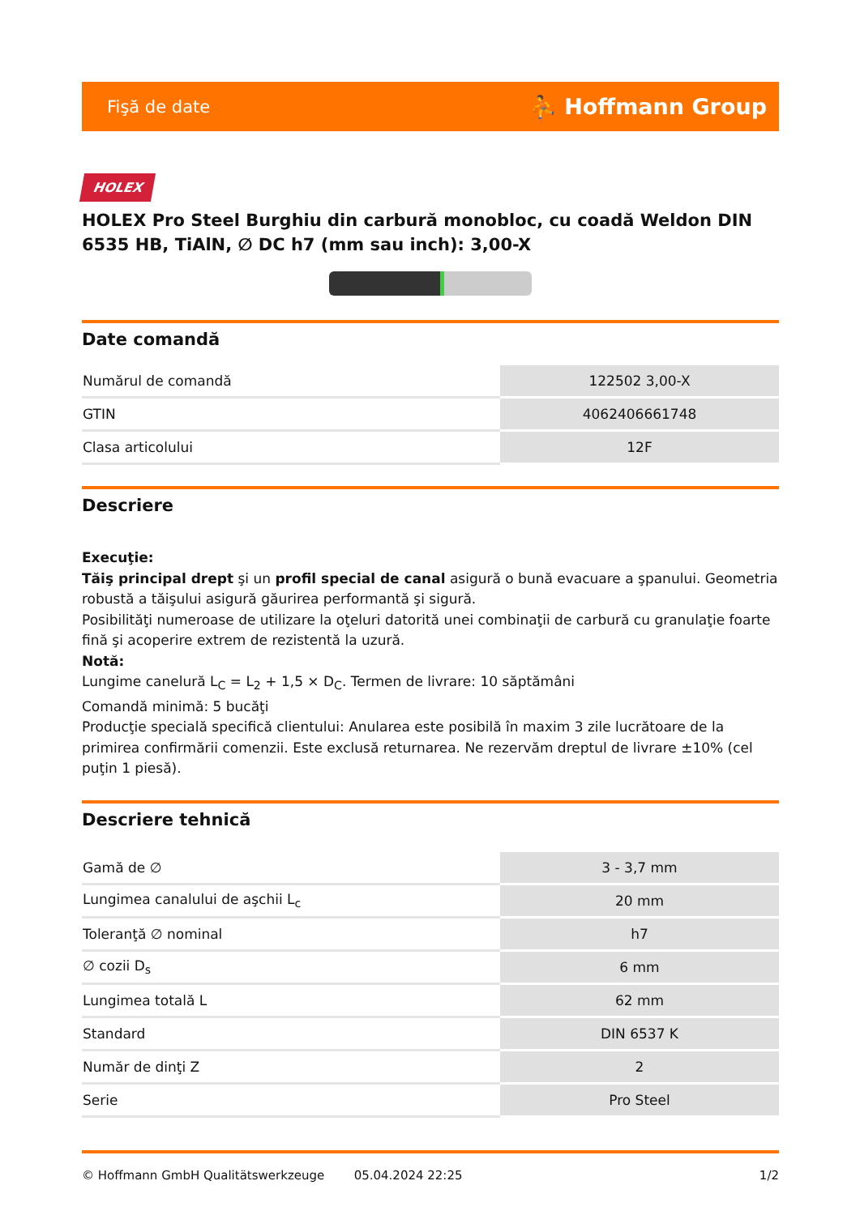Fişă de date ⛹ Hoffmann Group
HOLEX
HOLEX Pro Steel Burghiu din carbură monobloc, cu coadă Weldon DIN 6535 HB, TiAlN, ∅ DC h7 (mm sau inch): 3,00-X
Date comandă
| Numărul de comandă | 122502 3,00-X |
| GTIN | 4062406661748 |
| Clasa articolului | 12F |
Descriere
Execuţie:
Tăiş principal drept şi un profil special de canal asigură o bună evacuare a şpanului. Geometria robustă a tăişului asigură găurirea performantă şi sigură.
Posibilităţi numeroase de utilizare la oţeluri datorită unei combinaţii de carbură cu granulaţie foarte fină şi acoperire extrem de rezistentă la uzură.
Notă:
Lungime canelură L<sub>C</sub> = L<sub>2</sub> + 1,5 × D<sub>C</sub>. Termen de livrare: 10 săptămâni
Comandă minimă: 5 bucăţi
Producţie specială specifică clientului: Anularea este posibilă în maxim 3 zile lucrătoare de la primirea confirmării comenzii. Este exclusă returnarea. Ne rezervăm dreptul de livrare ±10% (cel puţin 1 piesă).
Descriere tehnică
| Gamă de ∅ | 3 - 3,7 mm |
| Lungimea canalului de aşchii L<sub>c</sub> | 20 mm |
| Toleranţă ∅ nominal | h7 |
| ∅ cozii D<sub>s</sub> | 6 mm |
| Lungimea totală L | 62 mm |
| Standard | DIN 6537 K |
| Număr de dinţi Z | 2 |
| Serie | Pro Steel |
© Hoffmann GmbH Qualitätswerkzeuge 05.04.2024 22:25 1/2